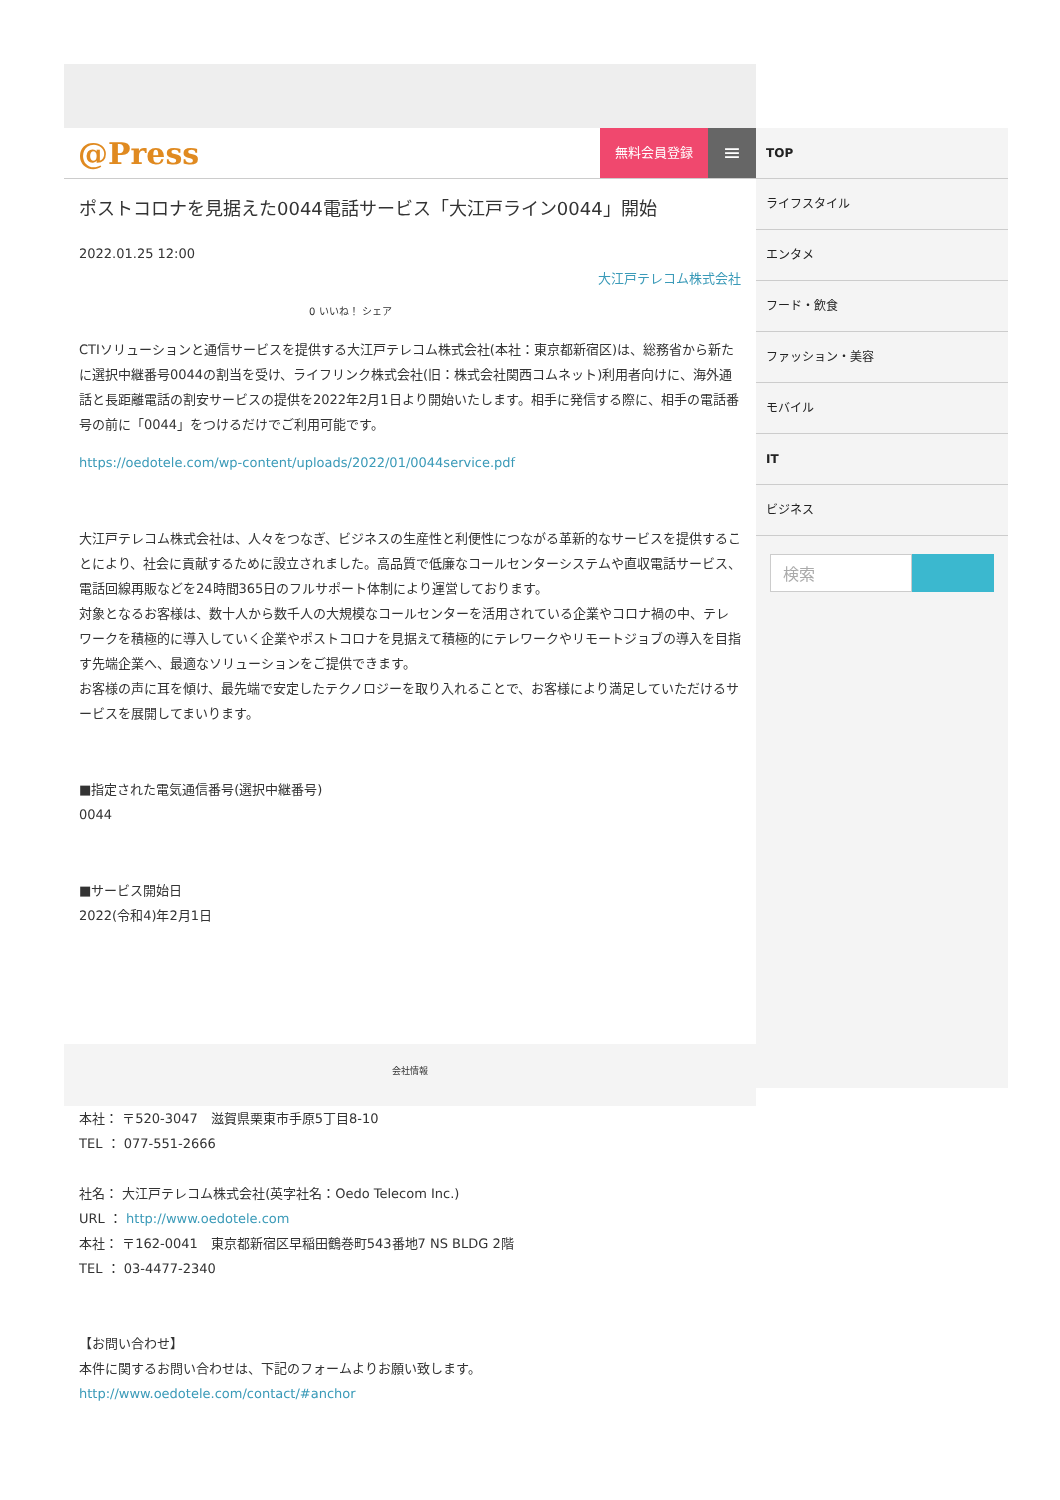@Press
無料会員登録
≡
ポストコロナを見据えた0044電話サービス「大江戸ライン0044」開始
2022.01.25 12:00
大江戸テレコム株式会社
0 いいね！ シェア
CTIソリューションと通信サービスを提供する大江戸テレコム株式会社(本社：東京都新宿区)は、総務省から新たに選択中継番号0044の割当を受け、ライフリンク株式会社(旧：株式会社関西コムネット)利用者向けに、海外通話と長距離電話の割安サービスの提供を2022年2月1日より開始いたします。相手に発信する際に、相手の電話番号の前に「0044」をつけるだけでご利用可能です。
https://oedotele.com/wp-content/uploads/2022/01/0044service.pdf
大江戸テレコム株式会社は、人々をつなぎ、ビジネスの生産性と利便性につながる革新的なサービスを提供することにより、社会に貢献するために設立されました。高品質で低廉なコールセンターシステムや直収電話サービス、電話回線再販などを24時間365日のフルサポート体制により運営しております。
対象となるお客様は、数十人から数千人の大規模なコールセンターを活用されている企業やコロナ禍の中、テレワークを積極的に導入していく企業やポストコロナを見据えて積極的にテレワークやリモートジョブの導入を目指す先端企業へ、最適なソリューションをご提供できます。
お客様の声に耳を傾け、最先端で安定したテクノロジーを取り入れることで、お客様により満足していただけるサービスを展開してまいります。
■指定された電気通信番号(選択中継番号)
0044
■サービス開始日
2022(令和4)年2月1日
TOP
ライフスタイル
エンタメ
フード・飲食
ファッション・美容
モバイル
IT
ビジネス
検索
会社情報
本社： 〒520-3047　滋賀県栗東市手原5丁目8-10
TEL ： 077-551-2666
社名： 大江戸テレコム株式会社(英字社名：Oedo Telecom Inc.)
URL ： http://www.oedotele.com
本社： 〒162-0041　東京都新宿区早稲田鶴巻町543番地7 NS BLDG 2階
TEL ： 03-4477-2340
【お問い合わせ】
本件に関するお問い合わせは、下記のフォームよりお願い致します。
http://www.oedotele.com/contact/#anchor